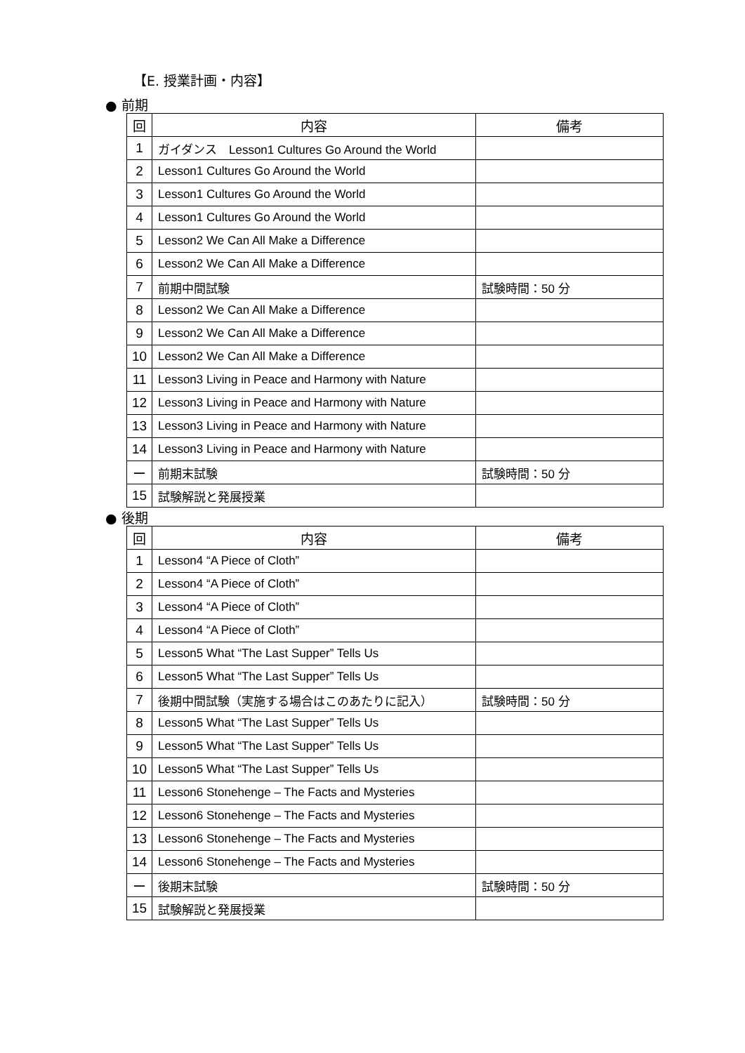【E. 授業計画・内容】
● 前期
| 回 | 内容 | 備考 |
| --- | --- | --- |
| 1 | ガイダンス Lesson1 Cultures Go Around the World | |
| 2 | Lesson1 Cultures Go Around the World | |
| 3 | Lesson1 Cultures Go Around the World | |
| 4 | Lesson1 Cultures Go Around the World | |
| 5 | Lesson2 We Can All Make a Difference | |
| 6 | Lesson2 We Can All Make a Difference | |
| 7 | 前期中間試験 | 試験時間：50 分 |
| 8 | Lesson2 We Can All Make a Difference | |
| 9 | Lesson2 We Can All Make a Difference | |
| 10 | Lesson2 We Can All Make a Difference | |
| 11 | Lesson3 Living in Peace and Harmony with Nature | |
| 12 | Lesson3 Living in Peace and Harmony with Nature | |
| 13 | Lesson3 Living in Peace and Harmony with Nature | |
| 14 | Lesson3 Living in Peace and Harmony with Nature | |
| ー | 前期末試験 | 試験時間：50 分 |
| 15 | 試験解説と発展授業 | |
● 後期
| 回 | 内容 | 備考 |
| --- | --- | --- |
| 1 | Lesson4 “A Piece of Cloth” | |
| 2 | Lesson4 “A Piece of Cloth” | |
| 3 | Lesson4 “A Piece of Cloth” | |
| 4 | Lesson4 “A Piece of Cloth” | |
| 5 | Lesson5 What “The Last Supper” Tells Us | |
| 6 | Lesson5 What “The Last Supper” Tells Us | |
| 7 | 後期中間試験（実施する場合はこのあたりに記入） | 試験時間：50 分 |
| 8 | Lesson5 What “The Last Supper” Tells Us | |
| 9 | Lesson5 What “The Last Supper” Tells Us | |
| 10 | Lesson5 What “The Last Supper” Tells Us | |
| 11 | Lesson6 Stonehenge – The Facts and Mysteries | |
| 12 | Lesson6 Stonehenge – The Facts and Mysteries | |
| 13 | Lesson6 Stonehenge – The Facts and Mysteries | |
| 14 | Lesson6 Stonehenge – The Facts and Mysteries | |
| ー | 後期末試験 | 試験時間：50 分 |
| 15 | 試験解説と発展授業 | |